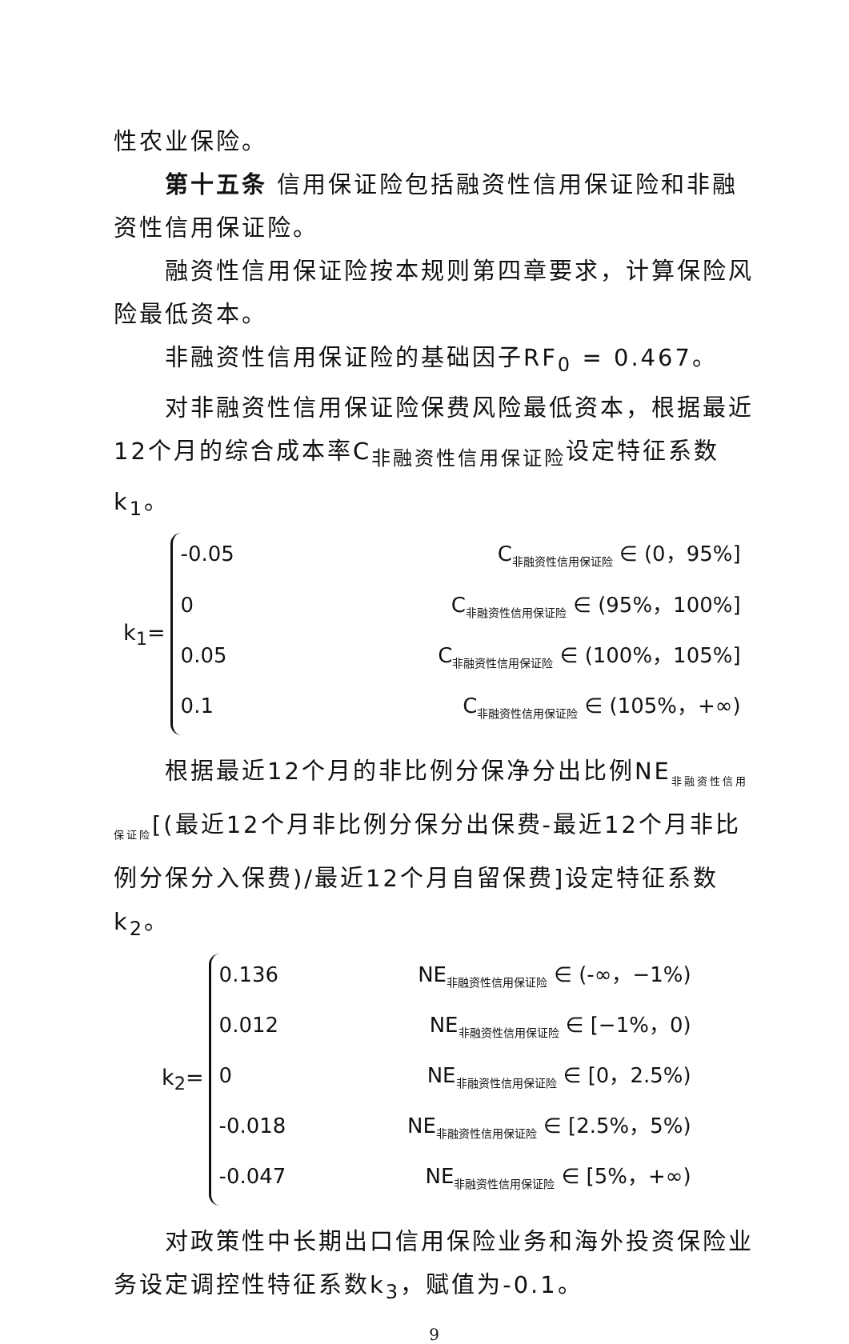性农业保险。
第十五条 信用保证险包括融资性信用保证险和非融资性信用保证险。
融资性信用保证险按本规则第四章要求，计算保险风险最低资本。
非融资性信用保证险的基础因子RF<sub>0</sub> = 0.467。
对非融资性信用保证险保费风险最低资本，根据最近12个月的综合成本率C<sub>非融资性信用保证险</sub>设定特征系数k<sub>1</sub>。
k<sub>1</sub>=
-0.05 C<sub>非融资性信用保证险</sub> ∈ (0，95%]
0 C<sub>非融资性信用保证险</sub> ∈ (95%，100%]
0.05 C<sub>非融资性信用保证险</sub> ∈ (100%，105%]
0.1 C<sub>非融资性信用保证险</sub> ∈ (105%，+∞)
根据最近12个月的非比例分保净分出比例NE<sub>非融资性信用保证险</sub>[(最近12个月非比例分保分出保费-最近12个月非比例分保分入保费)/最近12个月自留保费]设定特征系数k<sub>2</sub>。
k<sub>2</sub>=
0.136 NE<sub>非融资性信用保证险</sub> ∈ (-∞，−1%)
0.012 NE<sub>非融资性信用保证险</sub> ∈ [−1%，0)
0 NE<sub>非融资性信用保证险</sub> ∈ [0，2.5%)
-0.018 NE<sub>非融资性信用保证险</sub> ∈ [2.5%，5%)
-0.047 NE<sub>非融资性信用保证险</sub> ∈ [5%，+∞)
对政策性中长期出口信用保险业务和海外投资保险业务设定调控性特征系数k<sub>3</sub>，赋值为-0.1。
9